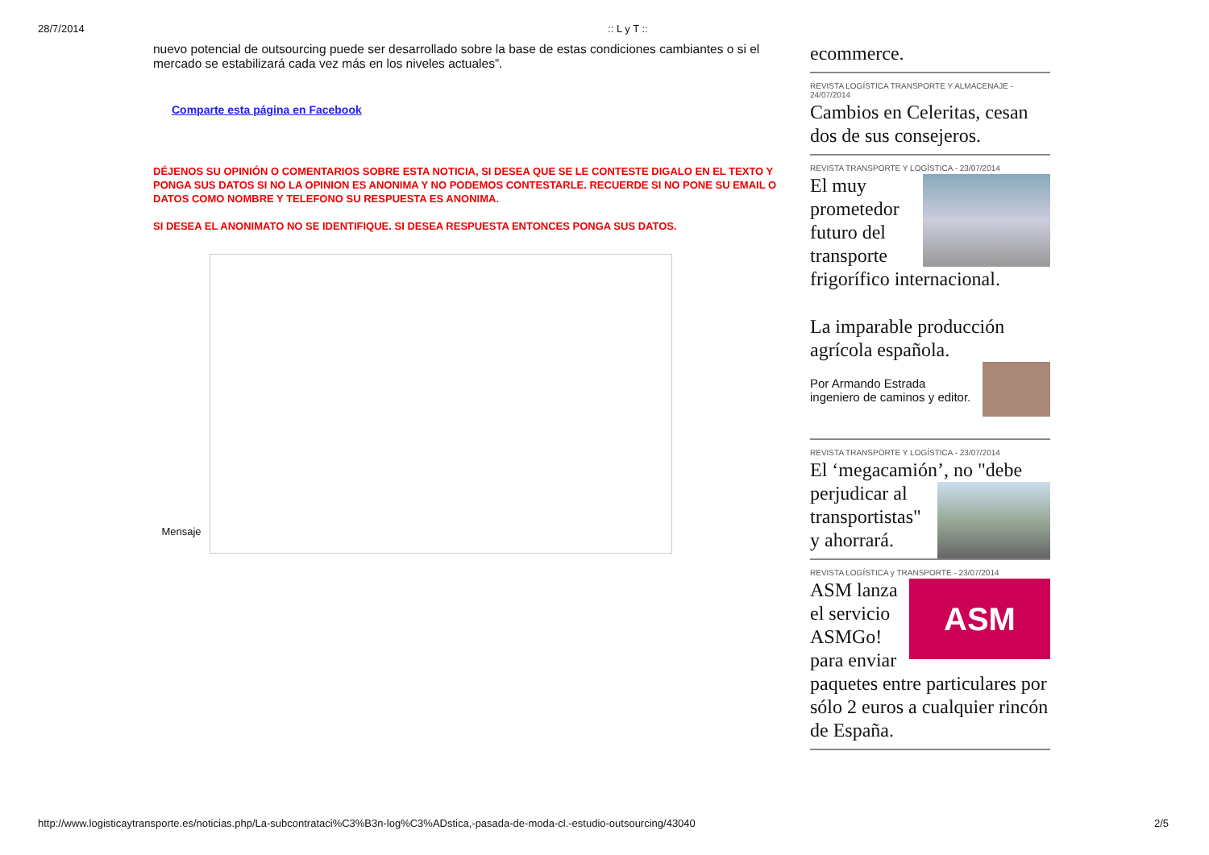28/7/2014:: L y T ::
nuevo potencial de outsourcing puede ser desarrollado sobre la base de estas condiciones cambiantes o si el mercado se estabilizará cada vez más en los niveles actuales”.
Comparte esta página en Facebook
DÉJENOS SU OPINIÓN O COMENTARIOS SOBRE ESTA NOTICIA, SI DESEA QUE SE LE CONTESTE DIGALO EN EL TEXTO Y PONGA SUS DATOS SI NO LA OPINION ES ANONIMA Y NO PODEMOS CONTESTARLE. RECUERDE SI NO PONE SU EMAIL O DATOS COMO NOMBRE Y TELEFONO SU RESPUESTA ES ANONIMA.
SI DESEA EL ANONIMATO NO SE IDENTIFIQUE. SI DESEA RESPUESTA ENTONCES PONGA SUS DATOS.
Mensaje
ecommerce.
REVISTA LOGÍSTICA TRANSPORTE Y ALMACENAJE - 24/07/2014
Cambios en Celeritas, cesan dos de sus consejeros.
REVISTA TRANSPORTE Y LOGÍSTICA - 23/07/2014
El muy prometedor futuro del transporte frigorífico internacional.
La imparable producción agrícola española.
Por Armando Estrada ingeniero de caminos y editor.
REVISTA TRANSPORTE Y LOGÍSTICA - 23/07/2014
El ‘megacamión’, no "debe perjudicar al transportistas" y ahorrará.
REVISTA LOGÍSTICA y TRANSPORTE - 23/07/2014
ASM
ASM lanza el servicio ASMGo! para enviar paquetes entre particulares por sólo 2 euros a cualquier rincón de España.
http://www.logisticaytransporte.es/noticias.php/La-subcontrataci%C3%B3n-log%C3%ADstica,-pasada-de-moda-cl.-estudio-outsourcing/43040 2/5